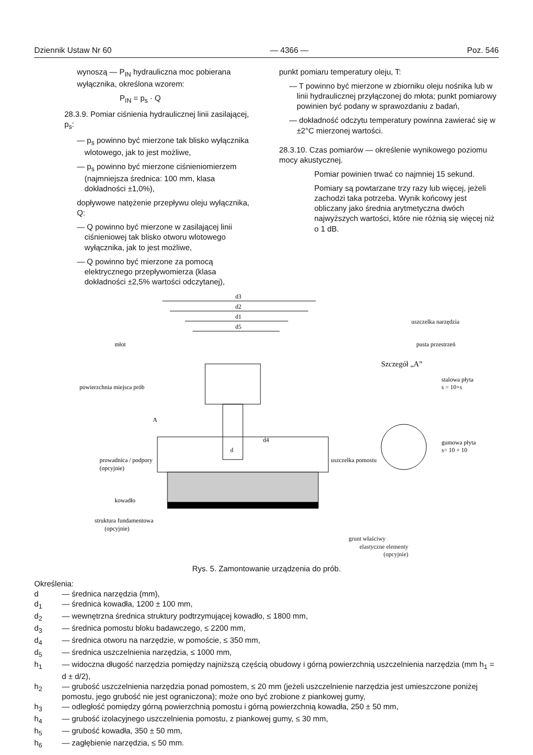Dziennik Ustaw Nr 60 — 4366 — Poz. 546
wynoszą — P<sub>IN</sub> hydrauliczna moc pobierana wyłącznika, określona wzorem:
P<sub>IN</sub> = p<sub>s</sub> · Q
28.3.9. Pomiar ciśnienia hydraulicznej linii zasilającej, p<sub>s</sub>:
— p<sub>s</sub> powinno być mierzone tak blisko wyłącznika wlotowego, jak to jest możliwe,
— p<sub>s</sub> powinno być mierzone ciśnieniomierzem (najmniejsza średnica: 100 mm, klasa dokładności ±1,0%),
dopływowe natężenie przepływu oleju wyłącznika, Q:
— Q powinno być mierzone w zasilającej linii ciśnieniowej tak blisko otworu wlotowego wyłącznika, jak to jest możliwe,
— Q powinno być mierzone za pomocą elektrycznego przepływomierza (klasa dokładności ±2,5% wartości odczytanej),
punkt pomiaru temperatury oleju, T:
— T powinno być mierzone w zbiorniku oleju nośnika lub w linii hydraulicznej przyłączonej do młota; punkt pomiarowy powinien być podany w sprawozdaniu z badań,
— dokładność odczytu temperatury powinna zawierać się w ±2°C mierzonej wartości.
28.3.10. Czas pomiarów — określenie wynikowego poziomu mocy akustycznej.
Pomiar powinien trwać co najmniej 15 sekund.
Pomiary są powtarzane trzy razy lub więcej, jeżeli zachodzi taka potrzeba. Wynik końcowy jest obliczany jako średnia arytmetyczna dwóch najwyższych wartości, które nie różnią się więcej niż o 1 dB.
d3
d2
d1
d5
młot
uszczelka narzędzia
pusta przestrzeń
Szczegół „A”
powierzchnia miejsca prób
stalowa płyta
s = 10+s
gumowa płyta
s= 10 + 10
uszczelka pomostu
prowadnica / podpory
(opcyjnie)
kowadło
struktura fundamentowa
(opcyjnie)
A
d
d4
grunt właściwy
elastyczne elementy
(opcyjnie)
Rys. 5. Zamontowanie urządzenia do prób.
Określenia:
d — średnica narzędzia (mm),
d<sub>1</sub> — średnica kowadła, 1200 ± 100 mm,
d<sub>2</sub> — wewnętrzna średnica struktury podtrzymującej kowadło, ≤ 1800 mm,
d<sub>3</sub> — średnica pomostu bloku badawczego, ≤ 2200 mm,
d<sub>4</sub> — średnica otworu na narzędzie, w pomoście, ≤ 350 mm,
d<sub>5</sub> — średnica uszczelnienia narzędzia, ≤ 1000 mm,
h<sub>1</sub> — widoczna długość narzędzia pomiędzy najniższą częścią obudowy i górną powierzchnią uszczelnienia narzędzia (mm h<sub>1</sub> = d ± d/2),
h<sub>2</sub> — grubość uszczelnienia narzędzia ponad pomostem, ≤ 20 mm (jeżeli uszczelnienie narzędzia jest umieszczone poniżej pomostu, jego grubość nie jest ograniczona); może ono być zrobione z piankowej gumy,
h<sub>3</sub> — odległość pomiędzy górną powierzchnią pomostu i górną powierzchnią kowadła, 250 ± 50 mm,
h<sub>4</sub> — grubość izolacyjnego uszczelnienia pomostu, z piankowej gumy, ≤ 30 mm,
h<sub>5</sub> — grubość kowadła, 350 ± 50 mm,
h<sub>6</sub> — zagłębienie narzędzia, ≤ 50 mm.